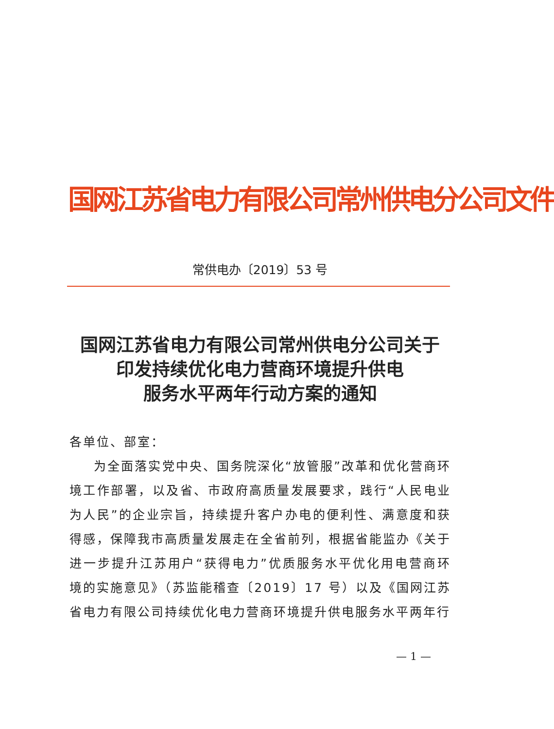国网江苏省电力有限公司常州供电分公司文件
常供电办〔2019〕53 号
国网江苏省电力有限公司常州供电分公司关于
印发持续优化电力营商环境提升供电
服务水平两年行动方案的通知
各单位、部室：
为全面落实党中央、国务院深化“放管服”改革和优化营商环境工作部署，以及省、市政府高质量发展要求，践行“人民电业为人民”的企业宗旨，持续提升客户办电的便利性、满意度和获得感，保障我市高质量发展走在全省前列，根据省能监办《关于进一步提升江苏用户“获得电力”优质服务水平优化用电营商环境的实施意见》（苏监能稽查〔2019〕17 号）以及《国网江苏省电力有限公司持续优化电力营商环境提升供电服务水平两年行
— 1 —